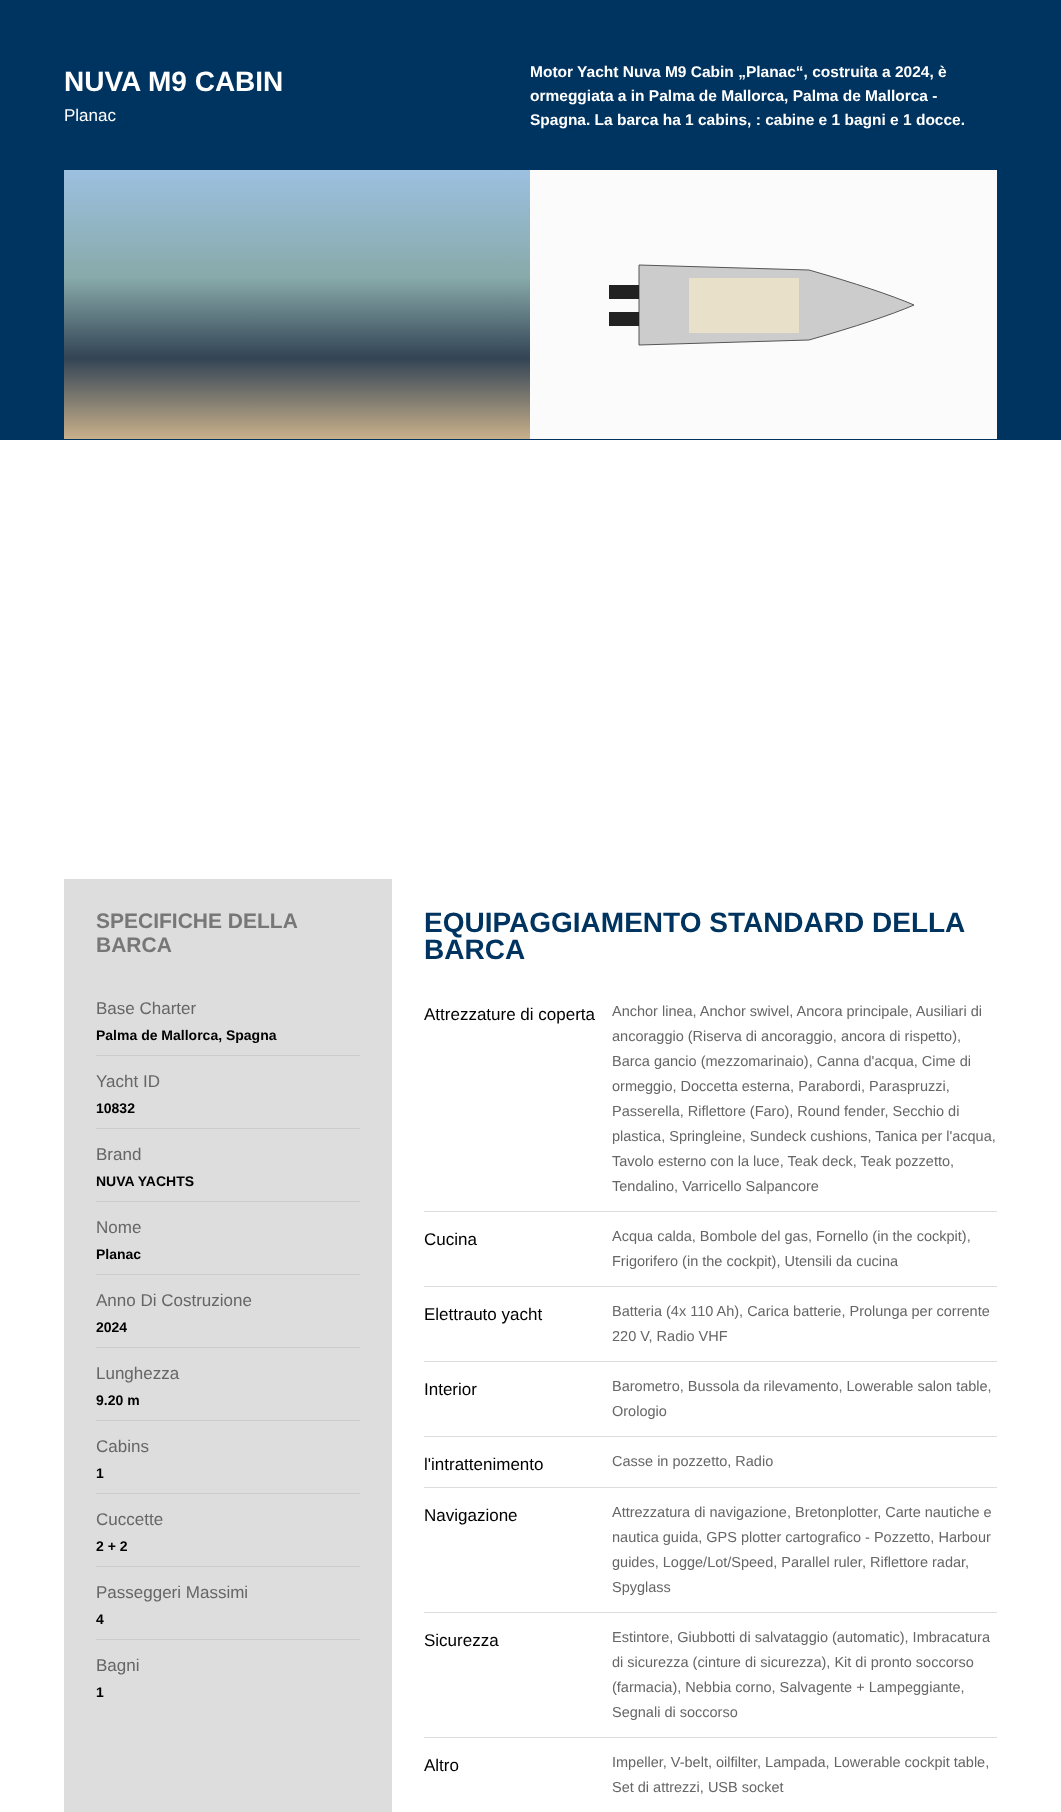NUVA M9 CABIN
Planac
Motor Yacht Nuva M9 Cabin „Planac“, costruita a 2024, è ormeggiata a in Palma de Mallorca, Palma de Mallorca - Spagna. La barca ha 1 cabins, : cabine e 1 bagni e 1 docce.
SPECIFICHE DELLA BARCA
Base Charter
Palma de Mallorca, Spagna
Yacht ID
10832
Brand
NUVA YACHTS
Nome
Planac
Anno Di Costruzione
2024
Lunghezza
9.20 m
Cabins
1
Cuccette
2 + 2
Passeggeri Massimi
4
Bagni
1
EQUIPAGGIAMENTO STANDARD DELLA BARCA
| Attrezzature di coperta | Anchor linea, Anchor swivel, Ancora principale, Ausiliari di ancoraggio (Riserva di ancoraggio, ancora di rispetto), Barca gancio (mezzomarinaio), Canna d'acqua, Cime di ormeggio, Doccetta esterna, Parabordi, Paraspruzzi, Passerella, Riflettore (Faro), Round fender, Secchio di plastica, Springleine, Sundeck cushions, Tanica per l'acqua, Tavolo esterno con la luce, Teak deck, Teak pozzetto, Tendalino, Varricello Salpancore |
| Cucina | Acqua calda, Bombole del gas, Fornello (in the cockpit), Frigorifero (in the cockpit), Utensili da cucina |
| Elettrauto yacht | Batteria (4x 110 Ah), Carica batterie, Prolunga per corrente 220 V, Radio VHF |
| Interior | Barometro, Bussola da rilevamento, Lowerable salon table, Orologio |
| l'intrattenimento | Casse in pozzetto, Radio |
| Navigazione | Attrezzatura di navigazione, Bretonplotter, Carte nautiche e nautica guida, GPS plotter cartografico - Pozzetto, Harbour guides, Logge/Lot/Speed, Parallel ruler, Riflettore radar, Spyglass |
| Sicurezza | Estintore, Giubbotti di salvataggio (automatic), Imbracatura di sicurezza (cinture di sicurezza), Kit di pronto soccorso (farmacia), Nebbia corno, Salvagente + Lampeggiante, Segnali di soccorso |
| Altro | Impeller, V-belt, oilfilter, Lampada, Lowerable cockpit table, Set di attrezzi, USB socket |